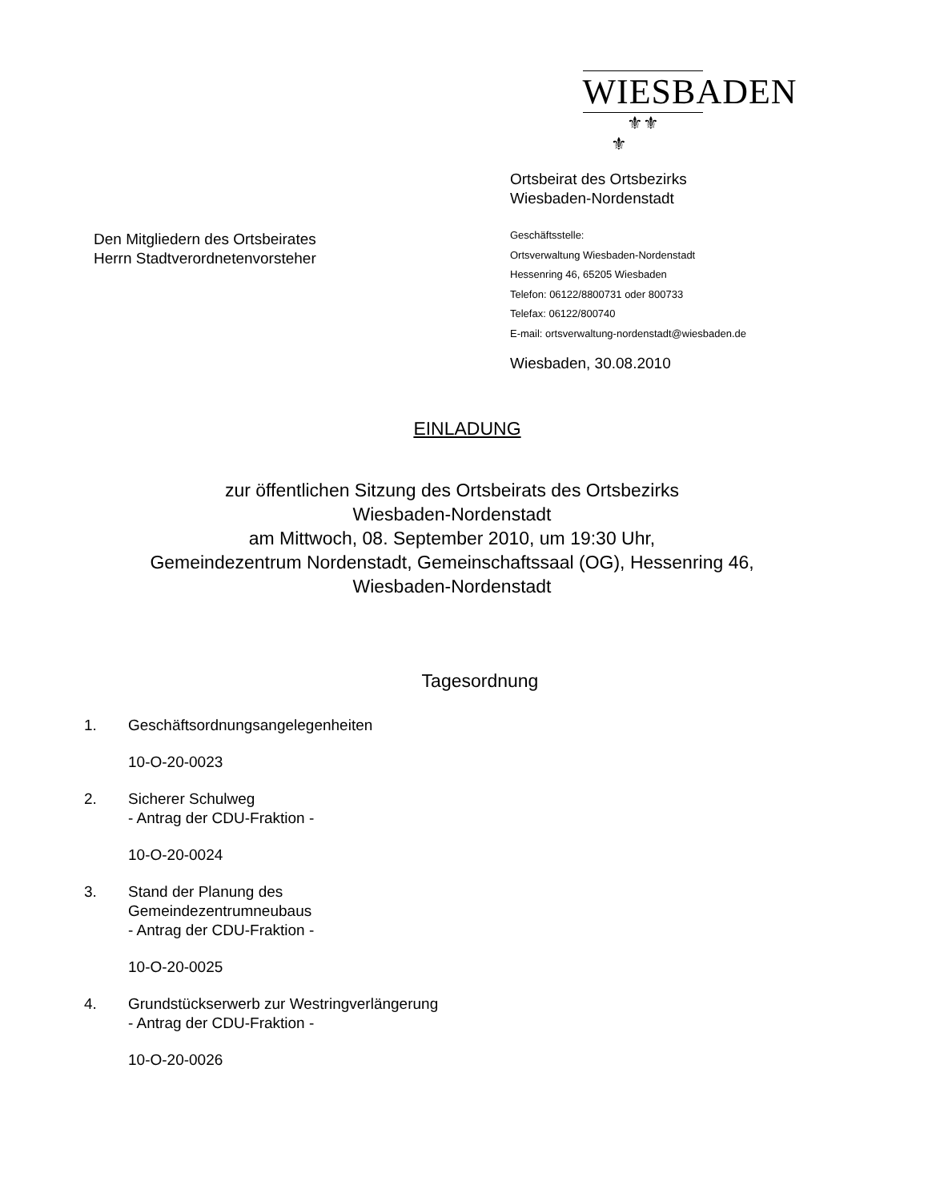WIESBADEN
⚜⚜
⚜
Ortsbeirat des Ortsbezirks
Wiesbaden-Nordenstadt
Geschäftsstelle:
Ortsverwaltung Wiesbaden-Nordenstadt
Hessenring 46, 65205 Wiesbaden
Telefon: 06122/8800731 oder 800733
Telefax: 06122/800740
E-mail: ortsverwaltung-nordenstadt@wiesbaden.de
Wiesbaden, 30.08.2010
Den Mitgliedern des Ortsbeirates
Herrn Stadtverordnetenvorsteher
EINLADUNG
zur öffentlichen Sitzung des Ortsbeirats des Ortsbezirks
Wiesbaden-Nordenstadt
am Mittwoch, 08. September 2010, um 19:30 Uhr,
Gemeindezentrum Nordenstadt, Gemeinschaftssaal (OG), Hessenring 46,
Wiesbaden-Nordenstadt
Tagesordnung
1. Geschäftsordnungsangelegenheiten
10-O-20-0023
2. Sicherer Schulweg
- Antrag der CDU-Fraktion -
10-O-20-0024
3. Stand der Planung des
Gemeindezentrumneubaus
- Antrag der CDU-Fraktion -
10-O-20-0025
4. Grundstückserwerb zur Westringverlängerung
- Antrag der CDU-Fraktion -
10-O-20-0026